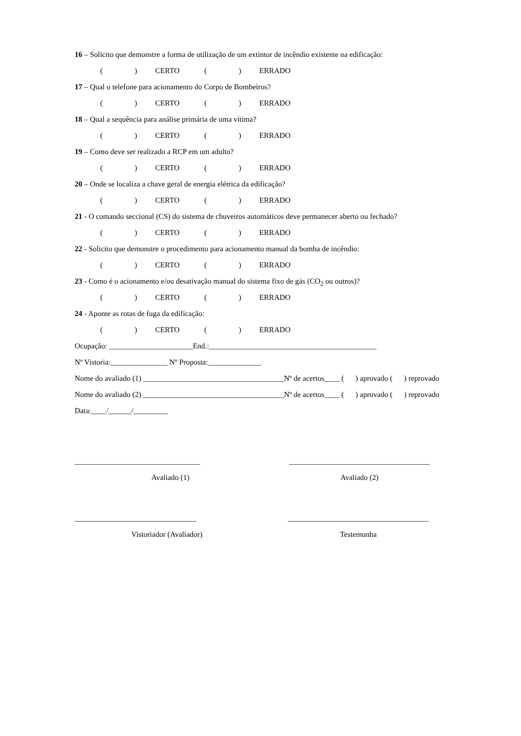16 – Solicito que demonstre a forma de utilização de um extintor de incêndio existente na edificação:
() CERTO () ERRADO
17 – Qual o telefone para acionamento do Corpo de Bombeiros?
() CERTO () ERRADO
18 – Qual a sequência para análise primária de uma vítima?
() CERTO () ERRADO
19 – Como deve ser realizado a RCP em um adulto?
() CERTO () ERRADO
20 – Onde se localiza a chave geral de energia elétrica da edificação?
() CERTO () ERRADO
21 - O comando seccional (CS) do sistema de chuveiros automáticos deve permanecer aberto ou fechado?
() CERTO () ERRADO
22 - Solicito que demonstre o procedimento para acionamento manual da bomba de incêndio:
() CERTO () ERRADO
23 - Como é o acionamento e/ou desativação manual do sistema fixo de gás (CO<sub>2</sub> ou outros)?
() CERTO () ERRADO
24 - Aponte as rotas de fuga da edificação:
() CERTO () ERRADO
Ocupação: ______________________End.:____________________________________________
Nº Vistoria:_______________ Nº Proposta:______________
Nome do avaliado (1) _____________________________________Nº de acertos____ ( ) aprovado ( ) reprovado
Nome do avaliado (2) _____________________________________Nº de acertos____ ( ) aprovado ( ) reprovado
Data:____/______/_________
_________________________________
Avaliado (1)
_____________________________________
Avaliado (2)
________________________________
Vistoriador (Avaliador)
_____________________________________
Testemunha